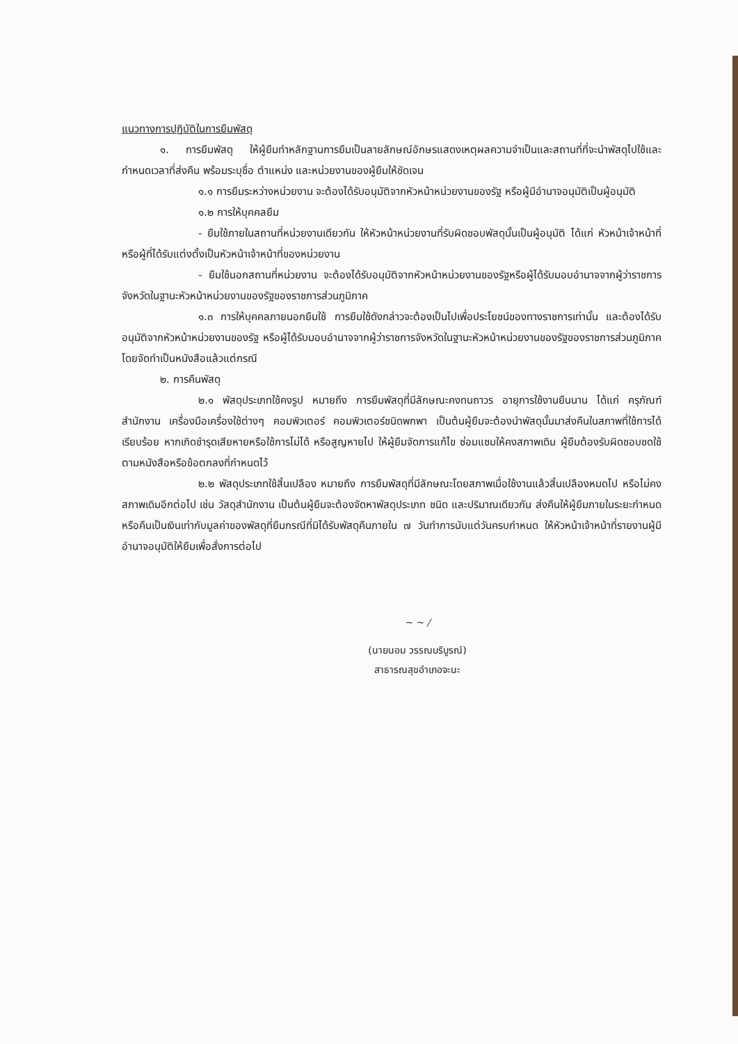แนวทางการปฏิบัติในการยืมพัสดุ
๑. การยืมพัสดุ ให้ผู้ยืมทำหลักฐานการยืมเป็นลายลักษณ์อักษรแสดงเหตุผลความจำเป็นและสถานที่ที่จะนำพัสดุไปใช้และกำหนดเวลาที่ส่งคืน พร้อมระบุชื่อ ตำแหน่ง และหน่วยงานของผู้ยืมให้ชัดเจน
๑.๑ การยืมระหว่างหน่วยงาน จะต้องได้รับอนุมัติจากหัวหน้าหน่วยงานของรัฐ หรือผู้มีอำนาจอนุมัติเป็นผู้อนุมัติ
๑.๒ การให้บุคคลยืม
- ยืมใช้ภายในสถานที่หน่วยงานเดียวกัน ให้หัวหน้าหน่วยงานที่รับผิดชอบพัสดุนั้นเป็นผู้อนุมัติ ได้แก่ หัวหน้าเจ้าหน้าที่ หรือผู้ที่ได้รับแต่งตั้งเป็นหัวหน้าเจ้าหน้าที่ของหน่วยงาน
- ยืมใช้นอกสถานที่หน่วยงาน จะต้องได้รับอนุมัติจากหัวหน้าหน่วยงานของรัฐหรือผู้ได้รับมอบอำนาจจากผู้ว่าราชการจังหวัดในฐานะหัวหน้าหน่วยงานของรัฐของราชการส่วนภูมิภาค
๑.๓ การให้บุคคลภายนอกยืมใช้ การยืมใช้ดังกล่าวจะต้องเป็นไปเพื่อประโยชน์ของทางราชการเท่านั้น และต้องได้รับอนุมัติจากหัวหน้าหน่วยงานของรัฐ หรือผู้ได้รับมอบอำนาจจากผู้ว่าราชการจังหวัดในฐานะหัวหน้าหน่วยงานของรัฐของราชการส่วนภูมิภาค โดยจัดทำเป็นหนังสือแล้วแต่กรณี
๒. การคืนพัสดุ
๒.๑ พัสดุประเภทใช้คงรูป หมายถึง การยืมพัสดุที่มีลักษณะคงทนถาวร อายุการใช้งานยืนนาน ได้แก่ ครุภัณฑ์สำนักงาน เครื่องมือเครื่องใช้ต่างๆ คอมพิวเตอร์ คอมพิวเตอร์ชนิดพกพา เป็นต้นผู้ยืมจะต้องนำพัสดุนั้นมาส่งคืนในสภาพที่ใช้การได้เรียบร้อย หากเกิดชำรุดเสียหายหรือใช้การไม่ได้ หรือสูญหายไป ให้ผู้ยืมจัดการแก้ไข ซ่อมแซมให้คงสภาพเดิม ผู้ยืมต้องรับผิดชอบชดใช้ตามหนังสือหรือข้อตกลงที่กำหนดไว้
๒.๒ พัสดุประเภทใช้สิ้นเปลือง หมายถึง การยืมพัสดุที่มีลักษณะโดยสภาพเมื่อใช้งานแล้วสิ้นเปลืองหมดไป หรือไม่คงสภาพเดิมอีกต่อไป เช่น วัสดุสำนักงาน เป็นต้นผู้ยืมจะต้องจัดหาพัสดุประเภท ชนิด และปริมาณเดียวกัน ส่งคืนให้ผู้ยืมภายในระยะกำหนด หรือคืนเป็นเงินเท่ากับมูลค่าของพัสดุที่ยืมกรณีที่มิได้รับพัสดุคืนภายใน ๗ วันทำการนับแต่วันครบกำหนด ให้หัวหน้าเจ้าหน้าที่รายงานผู้มีอำนาจอนุมัติให้ยืมเพื่อสั่งการต่อไป
~ ~ /
(นายนอม วรรณบริบูรณ์)
สาธารณสุขอำเภอจะนะ